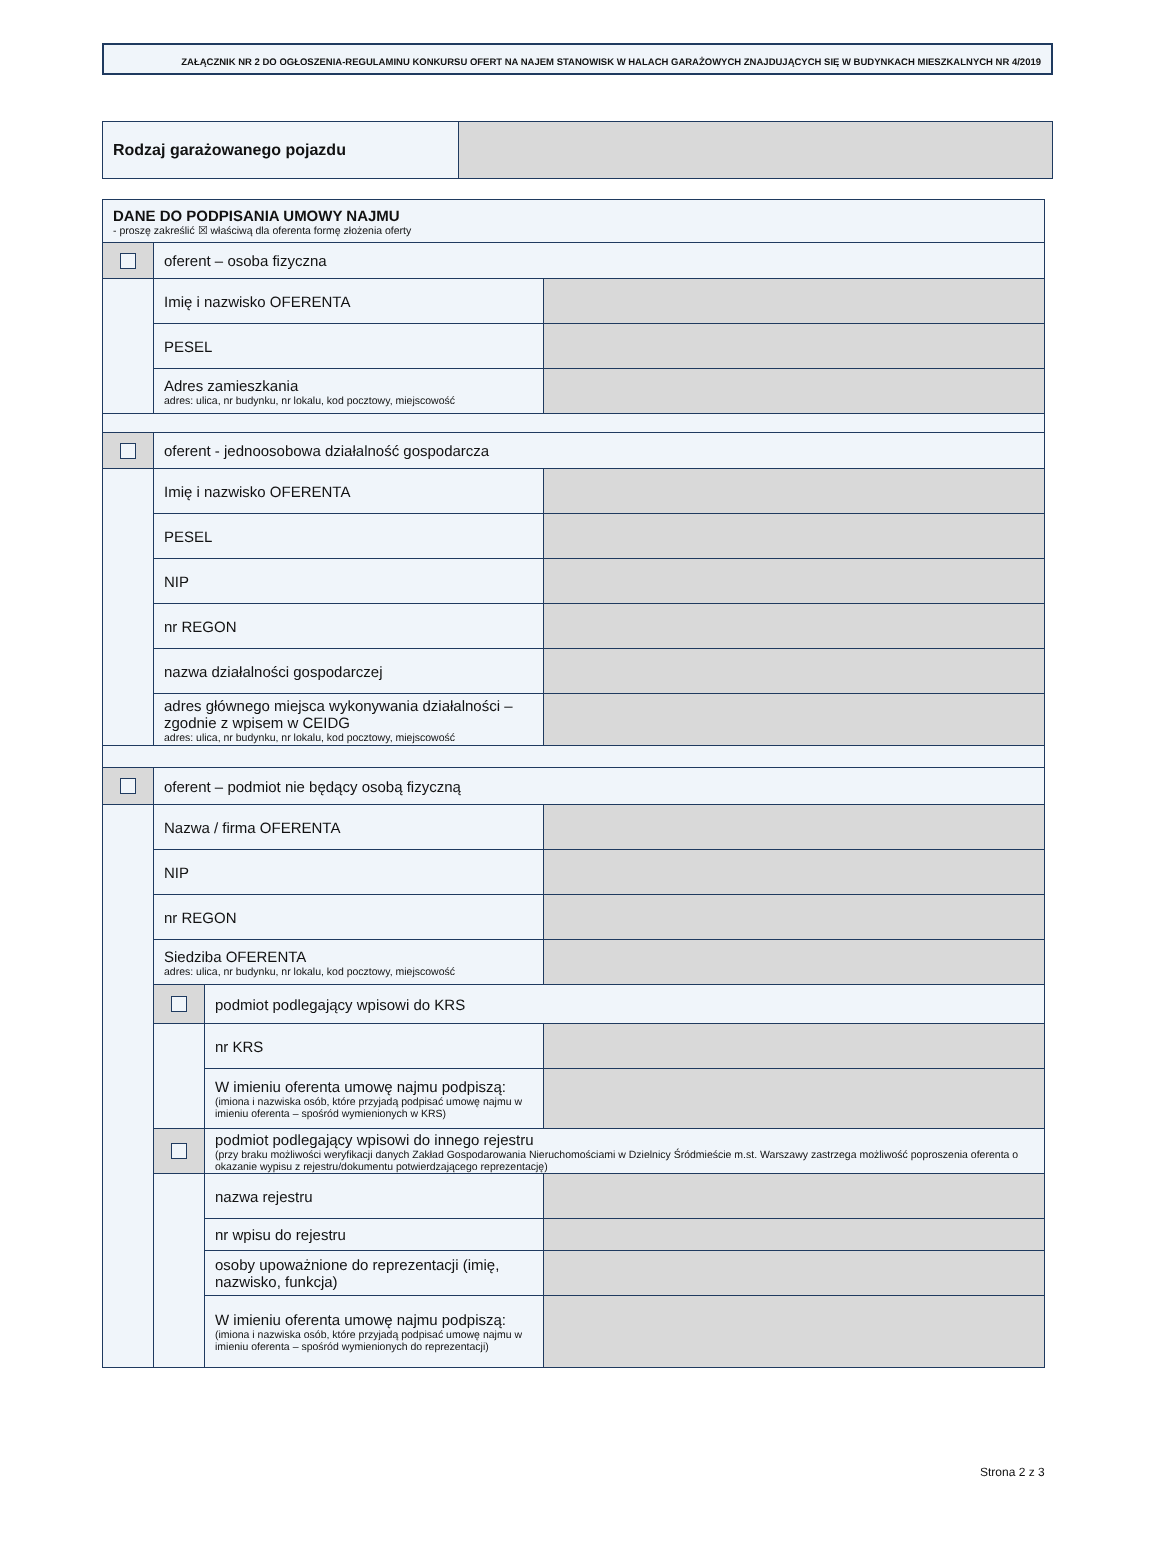ZAŁĄCZNIK NR 2 DO OGŁOSZENIA-REGULAMINU KONKURSU OFERT NA NAJEM STANOWISK W HALACH GARAŻOWYCH ZNAJDUJĄCYCH SIĘ W BUDYNKACH MIESZKALNYCH NR 4/2019
| Rodzaj garażowanego pojazdu | |
| DANE DO PODPISANIA UMOWY NAJMU - proszę zakreślić ☒ właściwą dla oferenta formę złożenia oferty | | | |
| | oferent – osoba fizyczna | | |
| | Imię i nazwisko OFERENTA | | |
| | PESEL | | |
| | Adres zamieszkania adres: ulica, nr budynku, nr lokalu, kod pocztowy, miejscowość | | |
| | oferent - jednoosobowa działalność gospodarcza | | |
| | Imię i nazwisko OFERENTA | | |
| | PESEL | | |
| | NIP | | |
| | nr REGON | | |
| | nazwa działalności gospodarczej | | |
| | adres głównego miejsca wykonywania działalności – zgodnie z wpisem w CEIDG adres: ulica, nr budynku, nr lokalu, kod pocztowy, miejscowość | | |
| | oferent – podmiot nie będący osobą fizyczną | | |
| | Nazwa / firma OFERENTA | | |
| | NIP | | |
| | nr REGON | | |
| | Siedziba OFERENTA adres: ulica, nr budynku, nr lokalu, kod pocztowy, miejscowość | | |
| | | podmiot podlegający wpisowi do KRS | |
| | | nr KRS | |
| | | W imieniu oferenta umowę najmu podpiszą: (imiona i nazwiska osób, które przyjadą podpisać umowę najmu w imieniu oferenta – spośród wymienionych w KRS) | |
| | | podmiot podlegający wpisowi do innego rejestru (przy braku możliwości weryfikacji danych Zakład Gospodarowania Nieruchomościami w Dzielnicy Śródmieście m.st. Warszawy zastrzega możliwość poproszenia oferenta o okazanie wypisu z rejestru/dokumentu potwierdzającego reprezentację) | |
| | | nazwa rejestru | |
| | | nr wpisu do rejestru | |
| | | osoby upoważnione do reprezentacji (imię, nazwisko, funkcja) | |
| | | W imieniu oferenta umowę najmu podpiszą: (imiona i nazwiska osób, które przyjadą podpisać umowę najmu w imieniu oferenta – spośród wymienionych do reprezentacji) | |
Strona 2 z 3